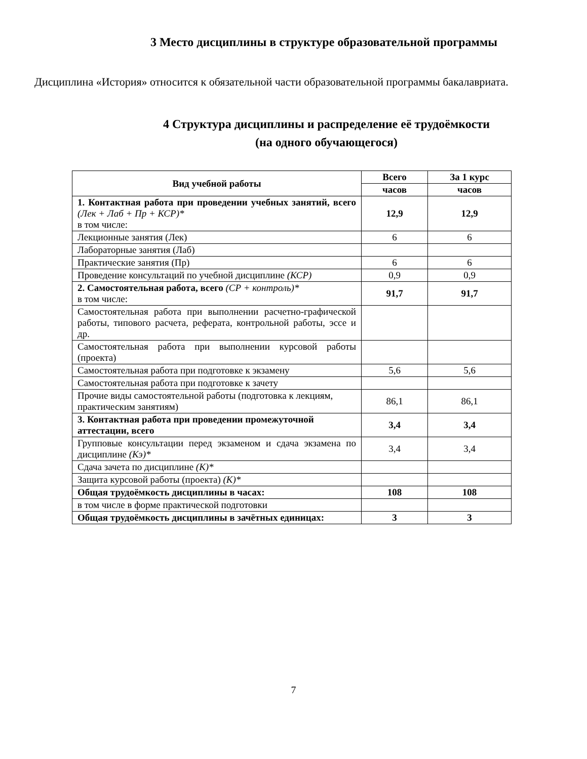3 Место дисциплины в структуре образовательной программы
Дисциплина «История» относится к обязательной части образовательной программы бакалавриата.
4 Структура дисциплины и распределение её трудоёмкости
(на одного обучающегося)
| Вид учебной работы | Всего | За 1 курс |
| --- | --- | --- |
| | часов | часов |
| 1. Контактная работа при проведении учебных занятий, всего (Лек + Лаб + Пр + КСР)* в том числе: | 12,9 | 12,9 |
| Лекционные занятия (Лек) | 6 | 6 |
| Лабораторные занятия (Лаб) | | |
| Практические занятия (Пр) | 6 | 6 |
| Проведение консультаций по учебной дисциплине (КСР) | 0,9 | 0,9 |
| 2. Самостоятельная работа, всего (СР + контроль)* в том числе: | 91,7 | 91,7 |
| Самостоятельная работа при выполнении расчетно-графической работы, типового расчета, реферата, контрольной работы, эссе и др. | | |
| Самостоятельная работа при выполнении курсовой работы (проекта) | | |
| Самостоятельная работа при подготовке к экзамену | 5,6 | 5,6 |
| Самостоятельная работа при подготовке к зачету | | |
| Прочие виды самостоятельной работы (подготовка к лекциям, практическим занятиям) | 86,1 | 86,1 |
| 3. Контактная работа при проведении промежуточной аттестации, всего | 3,4 | 3,4 |
| Групповые консультации перед экзаменом и сдача экзамена по дисциплине (Кэ)* | 3,4 | 3,4 |
| Сдача зачета по дисциплине (К)* | | |
| Защита курсовой работы (проекта) (К)* | | |
| Общая трудоёмкость дисциплины в часах: | 108 | 108 |
| в том числе в форме практической подготовки | | |
| Общая трудоёмкость дисциплины в зачётных единицах: | 3 | 3 |
7